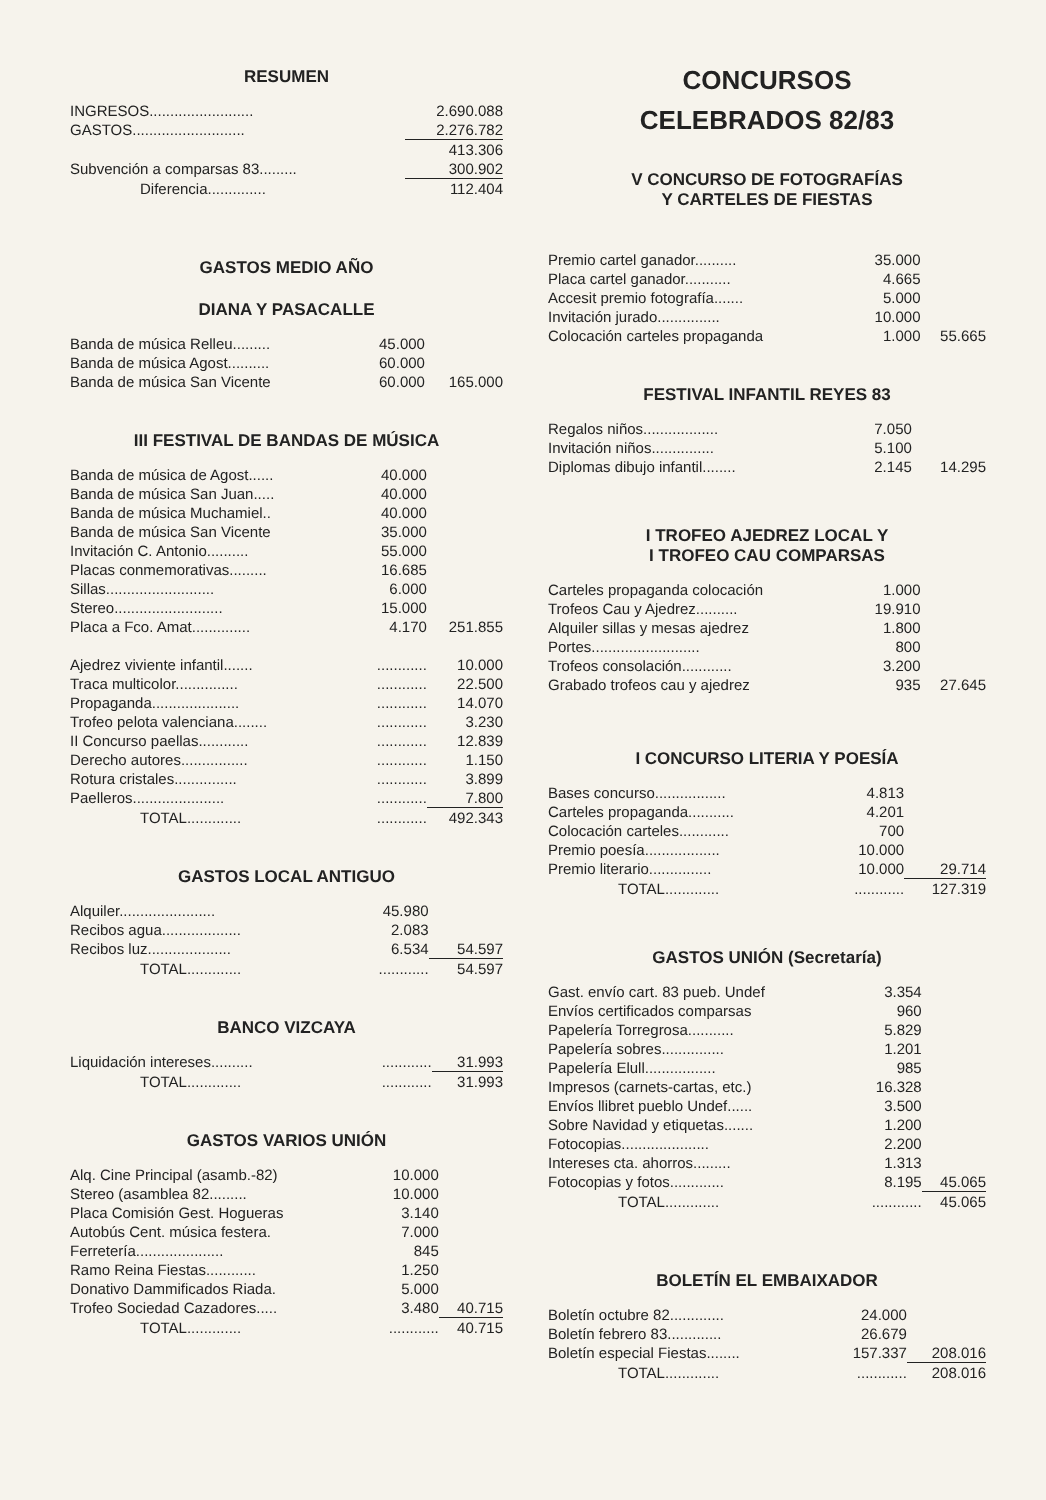RESUMEN
| INGRESOS......................... | 2.690.088 |
| GASTOS........................... | 2.276.782 |
| | 413.306 |
| Subvención a comparsas 83......... | 300.902 |
| Diferencia.............. | 112.404 |
GASTOS MEDIO AÑO
DIANA Y PASACALLE
| Banda de música Relleu......... | 45.000 | |
| Banda de música Agost.......... | 60.000 | |
| Banda de música San Vicente | 60.000 | 165.000 |
III FESTIVAL DE BANDAS DE MÚSICA
| Banda de música de Agost...... | 40.000 | |
| Banda de música San Juan..... | 40.000 | |
| Banda de música Muchamiel.. | 40.000 | |
| Banda de música San Vicente | 35.000 | |
| Invitación C. Antonio.......... | 55.000 | |
| Placas conmemorativas......... | 16.685 | |
| Sillas.......................... | 6.000 | |
| Stereo.......................... | 15.000 | |
| Placa a Fco. Amat.............. | 4.170 | 251.855 |
| Ajedrez viviente infantil....... | ............ | 10.000 |
| Traca multicolor............... | ............ | 22.500 |
| Propaganda..................... | ............ | 14.070 |
| Trofeo pelota valenciana........ | ............ | 3.230 |
| II Concurso paellas............ | ............ | 12.839 |
| Derecho autores................ | ............ | 1.150 |
| Rotura cristales............... | ............ | 3.899 |
| Paelleros...................... | ............ | 7.800 |
| TOTAL............. | ............ | 492.343 |
GASTOS LOCAL ANTIGUO
| Alquiler....................... | 45.980 | |
| Recibos agua................... | 2.083 | |
| Recibos luz.................... | 6.534 | 54.597 |
| TOTAL............. | ............ | 54.597 |
BANCO VIZCAYA
| Liquidación intereses.......... | ............ | 31.993 |
| TOTAL............. | ............ | 31.993 |
GASTOS VARIOS UNIÓN
| Alq. Cine Principal (asamb.-82) | 10.000 | |
| Stereo (asamblea 82......... | 10.000 | |
| Placa Comisión Gest. Hogueras | 3.140 | |
| Autobús Cent. música festera. | 7.000 | |
| Ferretería..................... | 845 | |
| Ramo Reina Fiestas............ | 1.250 | |
| Donativo Dammificados Riada. | 5.000 | |
| Trofeo Sociedad Cazadores..... | 3.480 | 40.715 |
| TOTAL............. | ............ | 40.715 |
CONCURSOS
CELEBRADOS 82/83
V CONCURSO DE FOTOGRAFÍAS
Y CARTELES DE FIESTAS
| Premio cartel ganador.......... | 35.000 | |
| Placa cartel ganador........... | 4.665 | |
| Accesit premio fotografía....... | 5.000 | |
| Invitación jurado............... | 10.000 | |
| Colocación carteles propaganda | 1.000 | 55.665 |
FESTIVAL INFANTIL REYES 83
| Regalos niños.................. | 7.050 | |
| Invitación niños............... | 5.100 | |
| Diplomas dibujo infantil........ | 2.145 | 14.295 |
I TROFEO AJEDREZ LOCAL Y
I TROFEO CAU COMPARSAS
| Carteles propaganda colocación | 1.000 | |
| Trofeos Cau y Ajedrez.......... | 19.910 | |
| Alquiler sillas y mesas ajedrez | 1.800 | |
| Portes.......................... | 800 | |
| Trofeos consolación............ | 3.200 | |
| Grabado trofeos cau y ajedrez | 935 | 27.645 |
I CONCURSO LITERIA Y POESÍA
| Bases concurso................. | 4.813 | |
| Carteles propaganda........... | 4.201 | |
| Colocación carteles............ | 700 | |
| Premio poesía.................. | 10.000 | |
| Premio literario............... | 10.000 | 29.714 |
| TOTAL............. | ............ | 127.319 |
GASTOS UNIÓN (Secretaría)
| Gast. envío cart. 83 pueb. Undef | 3.354 | |
| Envíos certificados comparsas | 960 | |
| Papelería Torregrosa........... | 5.829 | |
| Papelería sobres............... | 1.201 | |
| Papelería Elull................. | 985 | |
| Impresos (carnets-cartas, etc.) | 16.328 | |
| Envíos llibret pueblo Undef...... | 3.500 | |
| Sobre Navidad y etiquetas....... | 1.200 | |
| Fotocopias..................... | 2.200 | |
| Intereses cta. ahorros......... | 1.313 | |
| Fotocopias y fotos............. | 8.195 | 45.065 |
| TOTAL............. | ............ | 45.065 |
BOLETÍN EL EMBAIXADOR
| Boletín octubre 82............. | 24.000 | |
| Boletín febrero 83............. | 26.679 | |
| Boletín especial Fiestas........ | 157.337 | 208.016 |
| TOTAL............. | ............ | 208.016 |